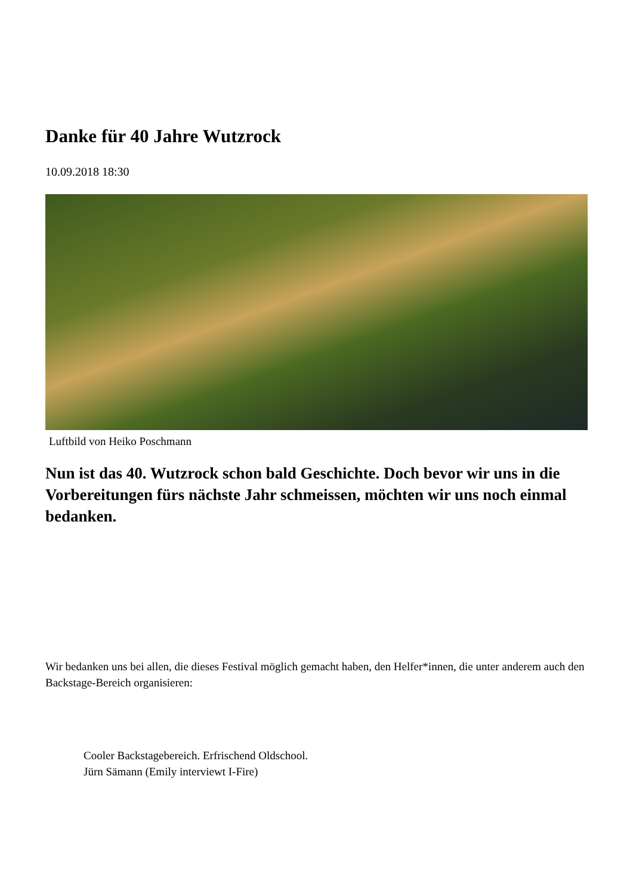Danke für 40 Jahre Wutzrock
10.09.2018 18:30
Luftbild von Heiko Poschmann
Nun ist das 40. Wutzrock schon bald Geschichte. Doch bevor wir uns in die Vorbereitungen fürs nächste Jahr schmeissen, möchten wir uns noch einmal bedanken.
Wir bedanken uns bei allen, die dieses Festival möglich gemacht haben, den Helfer*innen, die unter anderem auch den Backstage-Bereich organisieren:
Cooler Backstagebereich. Erfrischend Oldschool.
Jürn Sämann (Emily interviewt I-Fire)